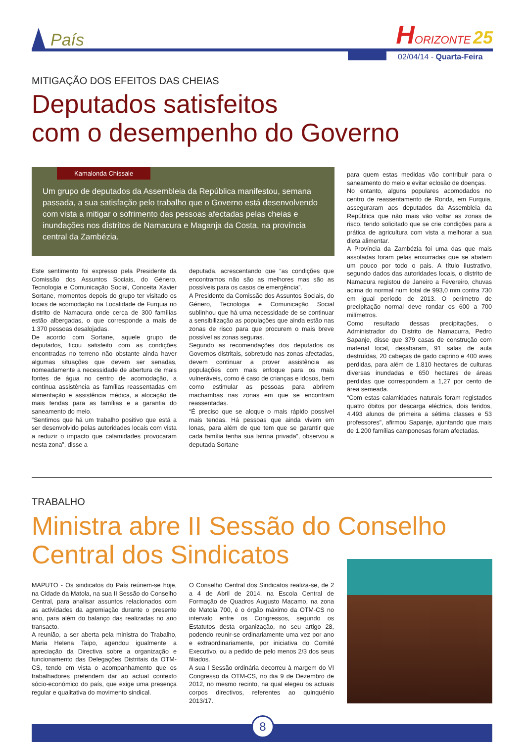País
HORIZONTE 25
02/04/14 - Quarta-Feira
MITIGAÇÃO DOS EFEITOS DAS CHEIAS
Deputados satisfeitos
com o desempenho do Governo
Kamalonda Chissale
Um grupo de deputados da Assembleia da República manifestou, semana passada, a sua satisfação pelo trabalho que o Governo está desenvolvendo com vista a mitigar o sofrimento das pessoas afectadas pelas cheias e inundações nos distritos de Namacura e Maganja da Costa, na província central da Zambézia.
Este sentimento foi expresso pela Presidente da Comissão dos Assuntos Sociais, do Género, Tecnologia e Comunicação Social, Conceita Xavier Sortane, momentos depois do grupo ter visitado os locais de acomodação na Localidade de Furquia no distrito de Namacura onde cerca de 300 famílias estão albergadas, o que corresponde a mais de 1.370 pessoas desalojadas.
De acordo com Sortane, aquele grupo de deputados, ficou satisfeito com as condições encontradas no terreno não obstante ainda haver algumas situações que devem ser senadas, nomeadamente a necessidade de abertura de mais fontes de água no centro de acomodação, a contínua assistência as famílias reassentadas em alimentação e assistência médica, a alocação de mais tendas para as famílias e a garantia do saneamento do meio.
“Sentimos que há um trabalho positivo que está a ser desenvolvido pelas autoridades locais com vista a reduzir o impacto que calamidades provocaram nesta zona”, disse a
deputada, acrescentando que “as condições que encontramos não são as melhores mas são as possíveis para os casos de emergência”.
A Presidente da Comissão dos Assuntos Sociais, do Género, Tecnologia e Comunicação Social sublinhou que há uma necessidade de se continuar a sensibilização as populações que ainda estão nas zonas de risco para que procurem o mais breve possível as zonas seguras.
Segundo as recomendações dos deputados os Governos distritais, sobretudo nas zonas afectadas, devem continuar a prover assistência as populações com mais enfoque para os mais vulneráveis, como é caso de crianças e idosos, bem como estimular as pessoas para abrirem machambas nas zonas em que se encontram reassentadas.
“É preciso que se aloque o mais rápido possível mais tendas. Há pessoas que ainda vivem em lonas, para além de que tem que se garantir que cada família tenha sua latrina privada”, observou a deputada Sortane
para quem estas medidas vão contribuir para o saneamento do meio e evitar eclosão de doenças.
No entanto, alguns populares acomodados no centro de reassentamento de Ronda, em Furquia, asseguraram aos deputados da Assembleia da República que não mais vão voltar as zonas de risco, tendo solicitado que se crie condições para a prática de agricultura com vista a melhorar a sua dieta alimentar.
A Província da Zambézia foi uma das que mais assoladas foram pelas enxurradas que se abatem um pouco por todo o pais. A título ilustrativo, segundo dados das autoridades locais, o distrito de Namacura registou de Janeiro a Fevereiro, chuvas acima do normal num total de 993,0 mm contra 730 em igual período de 2013. O perímetro de precipitação normal deve rondar os 600 a 700 milímetros.
Como resultado dessas precipitações, o Administrador do Distrito de Namacurra, Pedro Sapanje, disse que 379 casas de construção com material local, desabaram, 91 salas de aula destruídas, 20 cabeças de gado caprino e 400 aves perdidas, para além de 1.810 hectares de culturas diversas inundadas e 650 hectares de áreas perdidas que correspondem a 1,27 por cento de área semeada.
“Com estas calamidades naturais foram registados quatro óbitos por descarga eléctrica, dois feridos, 4.493 alunos de primeira a sétima classes e 53 professores”, afirmou Sapanje, ajuntando que mais de 1.200 famílias camponesas foram afectadas.
TRABALHO
Ministra abre II Sessão do Conselho
Central dos Sindicatos
MAPUTO - Os sindicatos do País reúnem-se hoje, na Cidade da Matola, na sua II Sessão do Conselho Central, para analisar assuntos relacionados com as actividades da agremiação durante o presente ano, para além do balanço das realizadas no ano transacto.
A reunião, a ser aberta pela ministra do Trabalho, Maria Helena Taipo, agendou igualmente a apreciação da Directiva sobre a organização e funcionamento das Delegações Distritais da OTM-CS, tendo em vista o acompanhamento que os trabalhadores pretendem dar ao actual contexto sócio-económico do país, que exige uma presença regular e qualitativa do movimento sindical.
O Conselho Central dos Sindicatos realiza-se, de 2 a 4 de Abril de 2014, na Escola Central de Formação de Quadros Augusto Macamo, na zona de Matola 700, é o órgão máximo da OTM-CS no intervalo entre os Congressos, segundo os Estatutos desta organização, no seu artigo 28, podendo reunir-se ordinariamente uma vez por ano e extraordinariamente, por iniciativa do Comité Executivo, ou a pedido de pelo menos 2/3 dos seus filiados.
A sua I Sessão ordinária decorreu à margem do VI Congresso da OTM-CS, no dia 9 de Dezembro de 2012, no mesmo recinto, na qual elegeu os actuais corpos directivos, referentes ao quinquénio 2013/17.
8